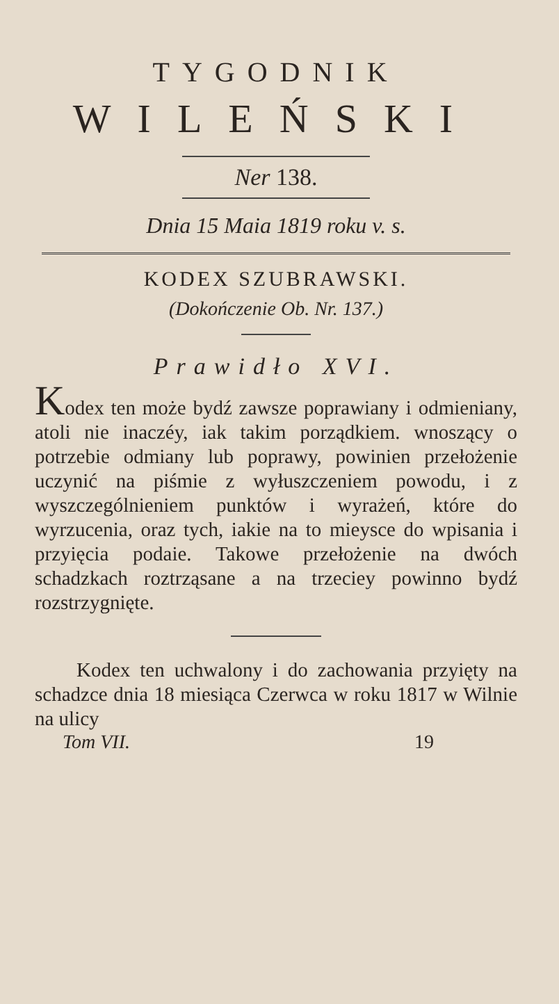TYGODNIK
WILEŃSKI
Ner 138.
Dnia 15 Maia 1819 roku v. s.
KODEX SZUBRAWSKI.
(Dokończenie Ob. Nr. 137.)
Prawidło XVI.
Kodex ten może bydź zawsze poprawiany i odmieniany, atoli nie inaczéy, iak takim porządkiem. wnoszący o potrzebie odmiany lub poprawy, powinien przełożenie uczynić na piśmie z wyłuszczeniem powodu, i z wyszczególnieniem punktów i wyrażeń, które do wyrzucenia, oraz tych, iakie na to mieysce do wpisania i przyięcia podaie. Takowe przełożenie na dwóch schadzkach roztrząsane a na trzeciey powinno bydź rozstrzygnięte.
Kodex ten uchwalony i do zachowania przyięty na schadzce dnia 18 miesiąca Czerwca w roku 1817 w Wilnie na ulicy
Tom VII. 19